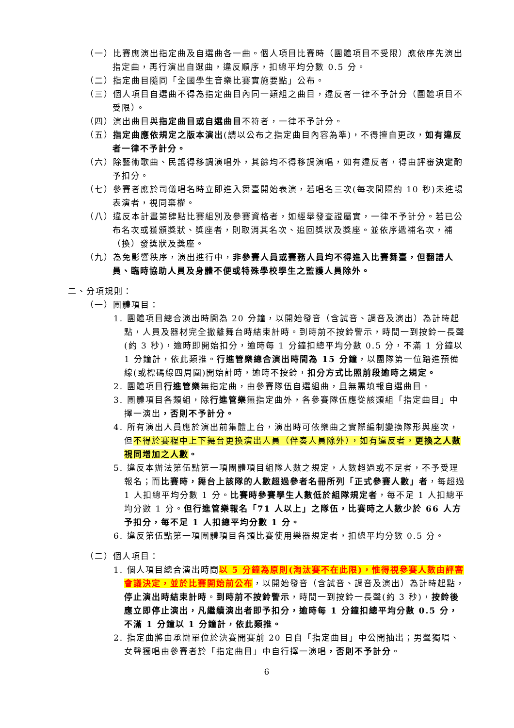（一）比賽應演出指定曲及自選曲各一曲。個人項目比賽時（團體項目不受限）應依序先演出指定曲，再行演出自選曲，違反順序，扣總平均分數 0.5 分。
（二）指定曲目隨同「全國學生音樂比賽實施要點」公布。
（三）個人項目自選曲不得為指定曲目內同一類組之曲目，違反者一律不予計分（團體項目不受限）。
（四）演出曲目與指定曲目或自選曲目不符者，一律不予計分。
（五）指定曲應依規定之版本演出(請以公布之指定曲目內容為準)，不得擅自更改，如有違反者一律不予計分。
（六）除藝術歌曲、民謠得移調演唱外，其餘均不得移調演唱，如有違反者，得由評審決定酌予扣分。
（七）參賽者應於司儀唱名時立即進入舞臺開始表演，若唱名三次(每次間隔約 10 秒)未進場表演者，視同棄權。
（八）違反本計畫第肆點比賽組別及參賽資格者，如經舉發查證屬實，一律不予計分。若已公布名次或獲頒獎狀、獎座者，則取消其名次、追回獎狀及獎座。並依序遞補名次，補（換）發獎狀及獎座。
（九）為免影響秩序，演出進行中，非參賽人員或賽務人員均不得進入比賽舞臺，但翻譜人員、臨時協助人員及身體不便或特殊學校學生之監護人員除外。
二、分項規則：
（一）團體項目：
1. 團體項目總合演出時間為 20 分鐘，以開始發音（含試音、調音及演出）為計時起點，人員及器材完全撤離舞台時結束計時。到時前不按鈴警示，時間一到按鈴一長聲(約 3 秒)，逾時即開始扣分，逾時每 1 分鐘扣總平均分數 0.5 分，不滿 1 分鐘以 1 分鐘計，依此類推。行進管樂總合演出時間為 15 分鐘，以團隊第一位踏進預備線(或標碼線四周圍)開始計時，逾時不按鈴，扣分方式比照前段逾時之規定。
2. 團體項目行進管樂無指定曲，由參賽隊伍自選組曲，且無需填報自選曲目。
3. 團體項目各類組，除行進管樂無指定曲外，各參賽隊伍應從該類組「指定曲目」中擇一演出，否則不予計分。
4. 所有演出人員應於演出前集體上台，演出時可依樂曲之實際編制變換隊形與座次，但不得於賽程中上下舞台更換演出人員（伴奏人員除外），如有違反者，更換之人數視同增加之人數。
5. 違反本辦法第伍點第一項團體項目組隊人數之規定，人數超過或不足者，不予受理報名；而比賽時，舞台上該隊的人數超過參者名冊所列「正式參賽人數」者，每超過 1 人扣總平均分數 1 分。比賽時參賽學生人數低於組隊規定者，每不足 1 人扣總平均分數 1 分。但行進管樂報名「71 人以上」之隊伍，比賽時之人數少於 66 人方予扣分，每不足 1 人扣總平均分數 1 分。
6. 違反第伍點第一項團體項目各類比賽使用樂器規定者，扣總平均分數 0.5 分。
（二）個人項目：
1. 個人項目總合演出時間以 5 分鐘為原則(淘汰賽不在此限)，惟得視參賽人數由評審會議決定，並於比賽開始前公布，以開始發音（含試音、調音及演出）為計時起點，停止演出時結束計時。到時前不按鈴警示，時間一到按鈴一長聲(約 3 秒)，按鈴後應立即停止演出，凡繼續演出者即予扣分，逾時每 1 分鐘扣總平均分數 0.5 分，不滿 1 分鐘以 1 分鐘計，依此類推。
2. 指定曲將由承辦單位於決賽開賽前 20 日自「指定曲目」中公開抽出；男聲獨唱、女聲獨唱由參賽者於「指定曲目」中自行擇一演唱，否則不予計分。
6